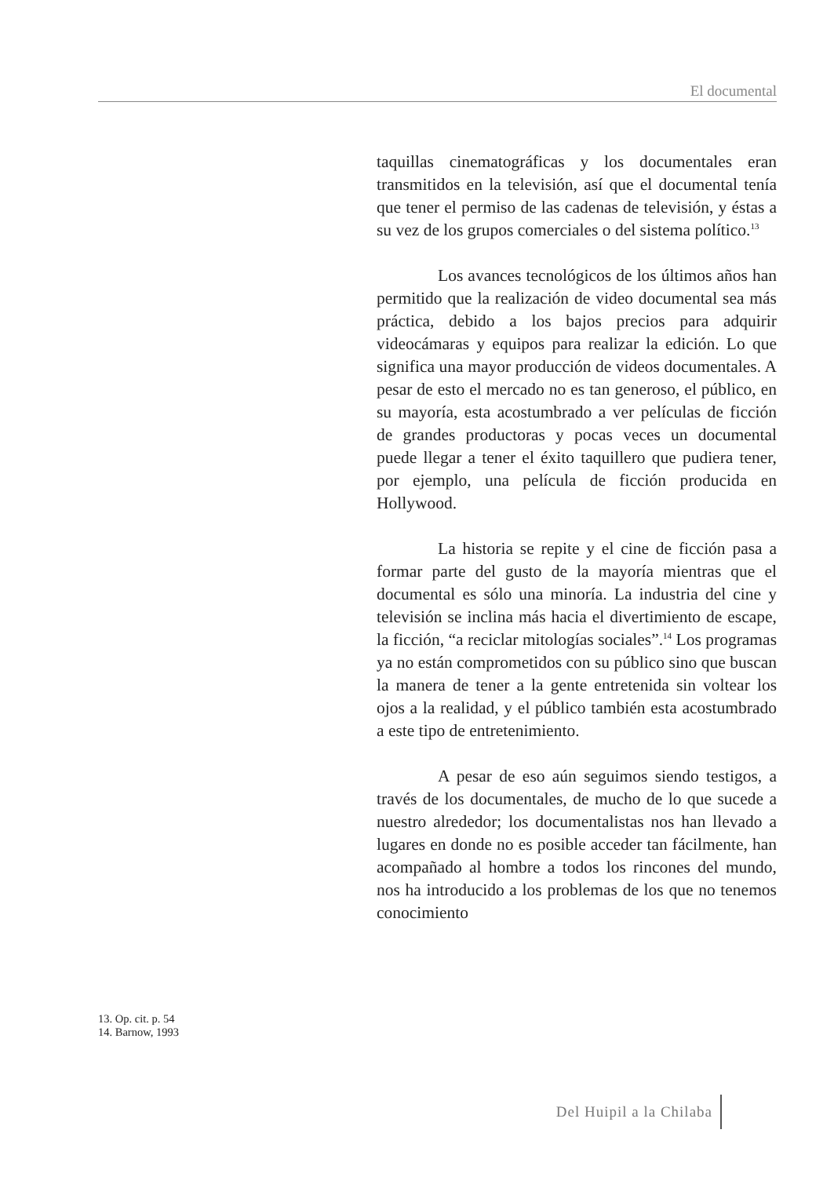El documental
taquillas cinematográficas y los documentales eran transmitidos en la televisión, así que el documental tenía que tener el permiso de las cadenas de televisión, y éstas a su vez de los grupos comerciales o del sistema político.<sup>13</sup>
Los avances tecnológicos de los últimos años han permitido que la realización de video documental sea más práctica, debido a los bajos precios para adquirir videocámaras y equipos para realizar la edición. Lo que significa una mayor producción de videos documentales. A pesar de esto el mercado no es tan generoso, el público, en su mayoría, esta acostumbrado a ver películas de ficción de grandes productoras y pocas veces un documental puede llegar a tener el éxito taquillero que pudiera tener, por ejemplo, una película de ficción producida en Hollywood.
La historia se repite y el cine de ficción pasa a formar parte del gusto de la mayoría mientras que el documental es sólo una minoría. La industria del cine y televisión se inclina más hacia el divertimiento de escape, la ficción, “a reciclar mitologías sociales”.<sup>14</sup> Los programas ya no están comprometidos con su público sino que buscan la manera de tener a la gente entretenida sin voltear los ojos a la realidad, y el público también esta acostumbrado a este tipo de entretenimiento.
A pesar de eso aún seguimos siendo testigos, a través de los documentales, de mucho de lo que sucede a nuestro alrededor; los documentalistas nos han llevado a lugares en donde no es posible acceder tan fácilmente, han acompañado al hombre a todos los rincones del mundo, nos ha introducido a los problemas de los que no tenemos conocimiento
13. Op. cit. p. 54
14. Barnow, 1993
Del Huipil a la Chilaba